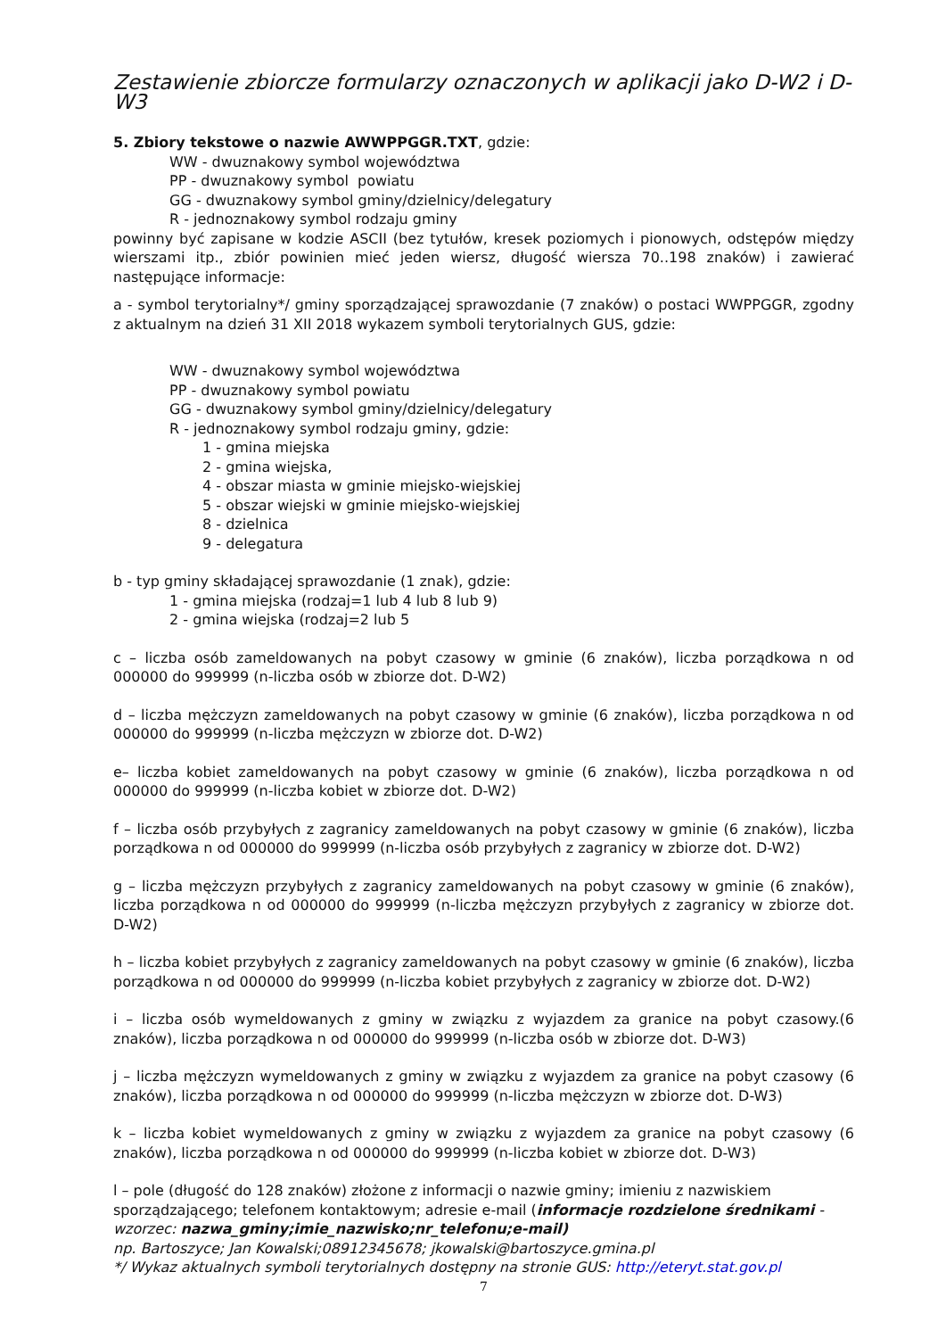Zestawienie zbiorcze formularzy oznaczonych w aplikacji jako D-W2 i D-W3
5. Zbiory tekstowe o nazwie AWWPPGGR.TXT, gdzie:
WW - dwuznakowy symbol województwa
PP - dwuznakowy symbol powiatu
GG - dwuznakowy symbol gminy/dzielnicy/delegatury
R - jednoznakowy symbol rodzaju gminy
powinny być zapisane w kodzie ASCII (bez tytułów, kresek poziomych i pionowych, odstępów między wierszami itp., zbiór powinien mieć jeden wiersz, długość wiersza 70..198 znaków) i zawierać następujące informacje:
a - symbol terytorialny*/ gminy sporządzającej sprawozdanie (7 znaków) o postaci WWPPGGR, zgodny z aktualnym na dzień 31 XII 2018 wykazem symboli terytorialnych GUS, gdzie:
WW - dwuznakowy symbol województwa
PP - dwuznakowy symbol powiatu
GG - dwuznakowy symbol gminy/dzielnicy/delegatury
R - jednoznakowy symbol rodzaju gminy, gdzie:
1 - gmina miejska
2 - gmina wiejska,
4 - obszar miasta w gminie miejsko-wiejskiej
5 - obszar wiejski w gminie miejsko-wiejskiej
8 - dzielnica
9 - delegatura
b - typ gminy składającej sprawozdanie (1 znak), gdzie:
1 - gmina miejska (rodzaj=1 lub 4 lub 8 lub 9)
2 - gmina wiejska (rodzaj=2 lub 5
c – liczba osób zameldowanych na pobyt czasowy w gminie (6 znaków), liczba porządkowa n od 000000 do 999999 (n-liczba osób w zbiorze dot. D-W2)
d – liczba mężczyzn zameldowanych na pobyt czasowy w gminie (6 znaków), liczba porządkowa n od 000000 do 999999 (n-liczba mężczyzn w zbiorze dot. D-W2)
e– liczba kobiet zameldowanych na pobyt czasowy w gminie (6 znaków), liczba porządkowa n od 000000 do 999999 (n-liczba kobiet w zbiorze dot. D-W2)
f – liczba osób przybyłych z zagranicy zameldowanych na pobyt czasowy w gminie (6 znaków), liczba porządkowa n od 000000 do 999999 (n-liczba osób przybyłych z zagranicy w zbiorze dot. D-W2)
g – liczba mężczyzn przybyłych z zagranicy zameldowanych na pobyt czasowy w gminie (6 znaków), liczba porządkowa n od 000000 do 999999 (n-liczba mężczyzn przybyłych z zagranicy w zbiorze dot. D-W2)
h – liczba kobiet przybyłych z zagranicy zameldowanych na pobyt czasowy w gminie (6 znaków), liczba porządkowa n od 000000 do 999999 (n-liczba kobiet przybyłych z zagranicy w zbiorze dot. D-W2)
i – liczba osób wymeldowanych z gminy w związku z wyjazdem za granice na pobyt czasowy.(6 znaków), liczba porządkowa n od 000000 do 999999 (n-liczba osób w zbiorze dot. D-W3)
j – liczba mężczyzn wymeldowanych z gminy w związku z wyjazdem za granice na pobyt czasowy (6 znaków), liczba porządkowa n od 000000 do 999999 (n-liczba mężczyzn w zbiorze dot. D-W3)
k – liczba kobiet wymeldowanych z gminy w związku z wyjazdem za granice na pobyt czasowy (6 znaków), liczba porządkowa n od 000000 do 999999 (n-liczba kobiet w zbiorze dot. D-W3)
l – pole (długość do 128 znaków) złożone z informacji o nazwie gminy; imieniu z nazwiskiem sporządzającego; telefonem kontaktowym; adresie e-mail (informacje rozdzielone średnikami - wzorzec: nazwa_gminy;imie_nazwisko;nr_telefonu;e-mail)
np. Bartoszyce; Jan Kowalski;08912345678; jkowalski@bartoszyce.gmina.pl
*/ Wykaz aktualnych symboli terytorialnych dostępny na stronie GUS: http://eteryt.stat.gov.pl
7